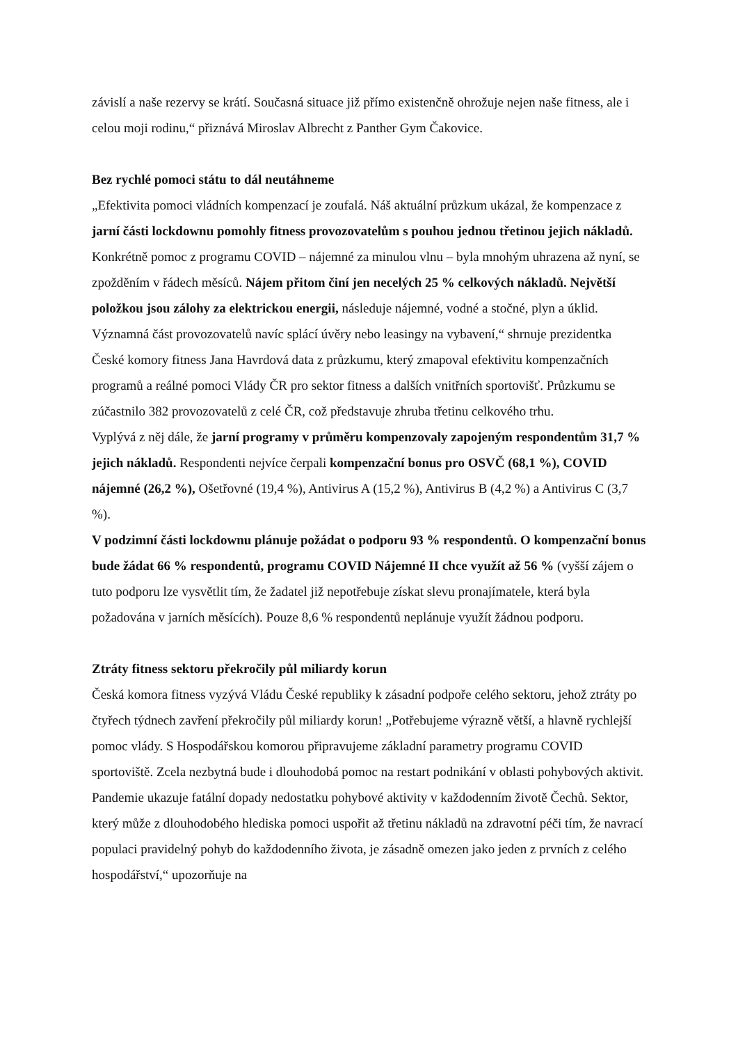závislí a naše rezervy se krátí. Současná situace již přímo existenčně ohrožuje nejen naše fitness, ale i celou moji rodinu,“ přiznává Miroslav Albrecht z Panther Gym Čakovice.
Bez rychlé pomoci státu to dál neutáhneme
„Efektivita pomoci vládních kompenzací je zoufalá. Náš aktuální průzkum ukázal, že kompenzace z jarní části lockdownu pomohly fitness provozovatelům s pouhou jednou třetinou jejich nákladů. Konkrétně pomoc z programu COVID – nájemné za minulou vlnu – byla mnohým uhrazena až nyní, se zpožděním v řádech měsíců. Nájem přitom činí jen necelých 25 % celkových nákladů. Největší položkou jsou zálohy za elektrickou energii, následuje nájemné, vodné a stočné, plyn a úklid. Významná část provozovatelů navíc splácí úvěry nebo leasingy na vybavení,“ shrnuje prezidentka České komory fitness Jana Havrdová data z průzkumu, který zmapoval efektivitu kompenzačních programů a reálné pomoci Vlády ČR pro sektor fitness a dalších vnitřních sportovišť. Průzkumu se zúčastnilo 382 provozovatelů z celé ČR, což představuje zhruba třetinu celkového trhu.
Vyplývá z něj dále, že jarní programy v průměru kompenzovaly zapojeným respondentům 31,7 % jejich nákladů. Respondenti nejvíce čerpali kompenzační bonus pro OSVČ (68,1 %), COVID nájemné (26,2 %), Ošetřovné (19,4 %), Antivirus A (15,2 %), Antivirus B (4,2 %) a Antivirus C (3,7 %).
V podzimní části lockdownu plánuje požádat o podporu 93 % respondentů. O kompenzační bonus bude žádat 66 % respondentů, programu COVID Nájemné II chce využít až 56 % (vyšší zájem o tuto podporu lze vysvětlit tím, že žadatel již nepotřebuje získat slevu pronajímatele, která byla požadována v jarních měsících). Pouze 8,6 % respondentů neplánuje využít žádnou podporu.
Ztráty fitness sektoru překročily půl miliardy korun
Česká komora fitness vyzývá Vládu České republiky k zásadní podpoře celého sektoru, jehož ztráty po čtyřech týdnech zavření překročily půl miliardy korun! „Potřebujeme výrazně větší, a hlavně rychlejší pomoc vlády. S Hospodářskou komorou připravujeme základní parametry programu COVID sportoviště. Zcela nezbytná bude i dlouhodobá pomoc na restart podnikání v oblasti pohybových aktivit. Pandemie ukazuje fatální dopady nedostatku pohybové aktivity v každodenním životě Čechů. Sektor, který může z dlouhodobého hlediska pomoci uspořit až třetinu nákladů na zdravotní péči tím, že navrací populaci pravidelný pohyb do každodenního života, je zásadně omezen jako jeden z prvních z celého hospodářství,“ upozorňuje na